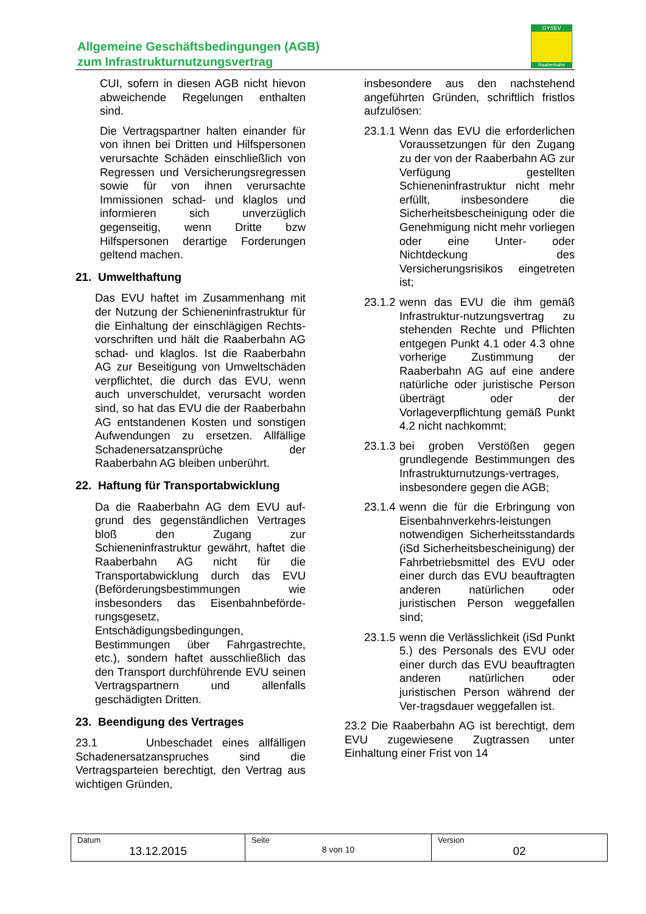Allgemeine Geschäftsbedingungen (AGB)
zum Infrastrukturnutzungsvertrag
GYSEV
Raaberbahn
CUI, sofern in diesen AGB nicht hievon abweichende Regelungen enthalten sind.
Die Vertragspartner halten einander für von ihnen bei Dritten und Hilfspersonen verursachte Schäden einschließlich von Regressen und Versicherungsregressen sowie für von ihnen verursachte Immissionen schad- und klaglos und informieren sich unverzüglich gegenseitig, wenn Dritte bzw Hilfspersonen derartige Forderungen geltend machen.
21. Umwelthaftung
Das EVU haftet im Zusammenhang mit der Nutzung der Schieneninfrastruktur für die Einhaltung der einschlägigen Rechts-vorschriften und hält die Raaberbahn AG schad- und klaglos. Ist die Raaberbahn AG zur Beseitigung von Umweltschäden verpflichtet, die durch das EVU, wenn auch unverschuldet, verursacht worden sind, so hat das EVU die der Raaberbahn AG entstandenen Kosten und sonstigen Aufwendungen zu ersetzen. Allfällige Schadenersatzansprüche der Raaberbahn AG bleiben unberührt.
22. Haftung für Transportabwicklung
Da die Raaberbahn AG dem EVU auf-grund des gegenständlichen Vertrages bloß den Zugang zur Schieneninfrastruktur gewährt, haftet die Raaberbahn AG nicht für die Transportabwicklung durch das EVU (Beförderungsbestimmungen wie insbesonders das Eisenbahnbeförde-rungsgesetz, Entschädigungsbedingungen, Bestimmungen über Fahrgastrechte, etc.), sondern haftet ausschließlich das den Transport durchführende EVU seinen Vertragspartnern und allenfalls geschädigten Dritten.
23. Beendigung des Vertrages
23.1 Unbeschadet eines allfälligen Schadenersatzanspruches sind die Vertragsparteien berechtigt, den Vertrag aus wichtigen Gründen,
insbesondere aus den nachstehend angeführten Gründen, schriftlich fristlos aufzulösen:
23.1.1 Wenn das EVU die erforderlichen Voraussetzungen für den Zugang zu der von der Raaberbahn AG zur Verfügung gestellten Schieneninfrastruktur nicht mehr erfüllt, insbesondere die Sicherheitsbescheinigung oder die Genehmigung nicht mehr vorliegen oder eine Unter- oder Nichtdeckung des Versicherungsrisikos eingetreten ist;
23.1.2 wenn das EVU die ihm gemäß Infrastruktur-nutzungsvertrag zu stehenden Rechte und Pflichten entgegen Punkt 4.1 oder 4.3 ohne vorherige Zustimmung der Raaberbahn AG auf eine andere natürliche oder juristische Person überträgt oder der Vorlageverpflichtung gemäß Punkt 4.2 nicht nachkommt;
23.1.3 bei groben Verstößen gegen grundlegende Bestimmungen des Infrastrukturnutzungs-vertrages, insbesondere gegen die AGB;
23.1.4 wenn die für die Erbringung von Eisenbahnverkehrs-leistungen notwendigen Sicherheitsstandards (iSd Sicherheitsbescheinigung) der Fahrbetriebsmittel des EVU oder einer durch das EVU beauftragten anderen natürlichen oder juristischen Person weggefallen sind;
23.1.5 wenn die Verlässlichkeit (iSd Punkt 5.) des Personals des EVU oder einer durch das EVU beauftragten anderen natürlichen oder juristischen Person während der Ver-tragsdauer weggefallen ist.
23.2 Die Raaberbahn AG ist berechtigt, dem EVU zugewiesene Zugtrassen unter Einhaltung einer Frist von 14
| Datum 13.12.2015 | Seite 8 von 10 | Version 02 |